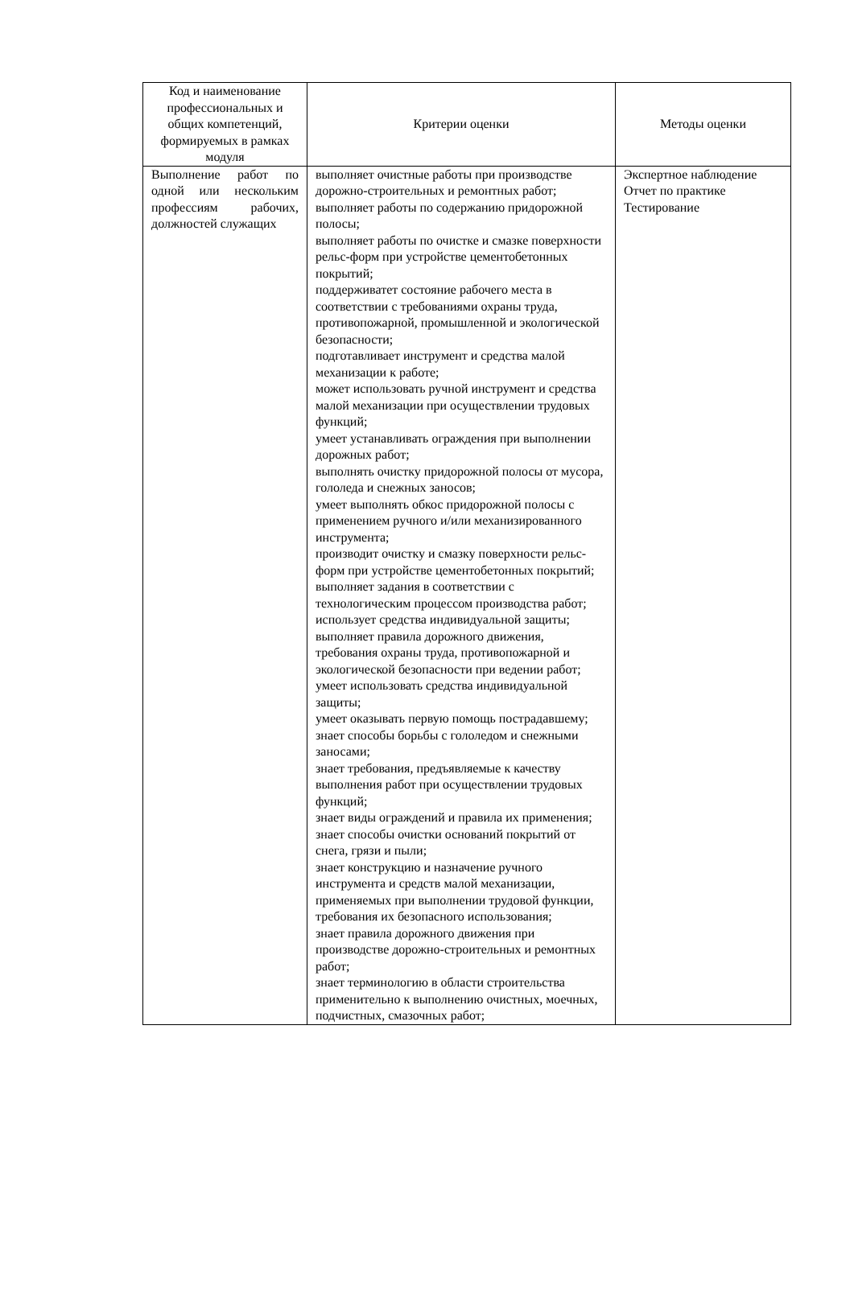| Код и наименование профессиональных и общих компетенций, формируемых в рамках модуля | Критерии оценки | Методы оценки |
| --- | --- | --- |
| Выполнение работ по одной или нескольким профессиям рабочих, должностей служащих | выполняет очистные работы при производстве дорожно-строительных и ремонтных работ; выполняет работы по содержанию придорожной полосы; выполняет работы по очистке и смазке поверхности рельс-форм при устройстве цементобетонных покрытий; поддерживатет состояние рабочего места в соответствии с требованиями охраны труда, противопожарной, промышленной и экологической безопасности; подготавливает инструмент и средства малой механизации к работе; может использовать ручной инструмент и средства малой механизации при осуществлении трудовых функций; умеет устанавливать ограждения при выполнении дорожных работ; выполнять очистку придорожной полосы от мусора, гололеда и снежных заносов; умеет выполнять обкос придорожной полосы с применением ручного и/или механизированного инструмента; производит очистку и смазку поверхности рельс-форм при устройстве цементобетонных покрытий; выполняет задания в соответствии с технологическим процессом производства работ; использует средства индивидуальной защиты; выполняет правила дорожного движения, требования охраны труда, противопожарной и экологической безопасности при ведении работ; умеет использовать средства индивидуальной защиты; умеет оказывать первую помощь пострадавшему; знает способы борьбы с гололедом и снежными заносами; знает требования, предъявляемые к качеству выполнения работ при осуществлении трудовых функций; знает виды ограждений и правила их применения; знает способы очистки оснований покрытий от снега, грязи и пыли; знает конструкцию и назначение ручного инструмента и средств малой механизации, применяемых при выполнении трудовой функции, требования их безопасного использования; знает правила дорожного движения при производстве дорожно-строительных и ремонтных работ; знает терминологию в области строительства применительно к выполнению очистных, моечных, подчистных, смазочных работ; | Экспертное наблюдение Отчет по практике Тестирование |